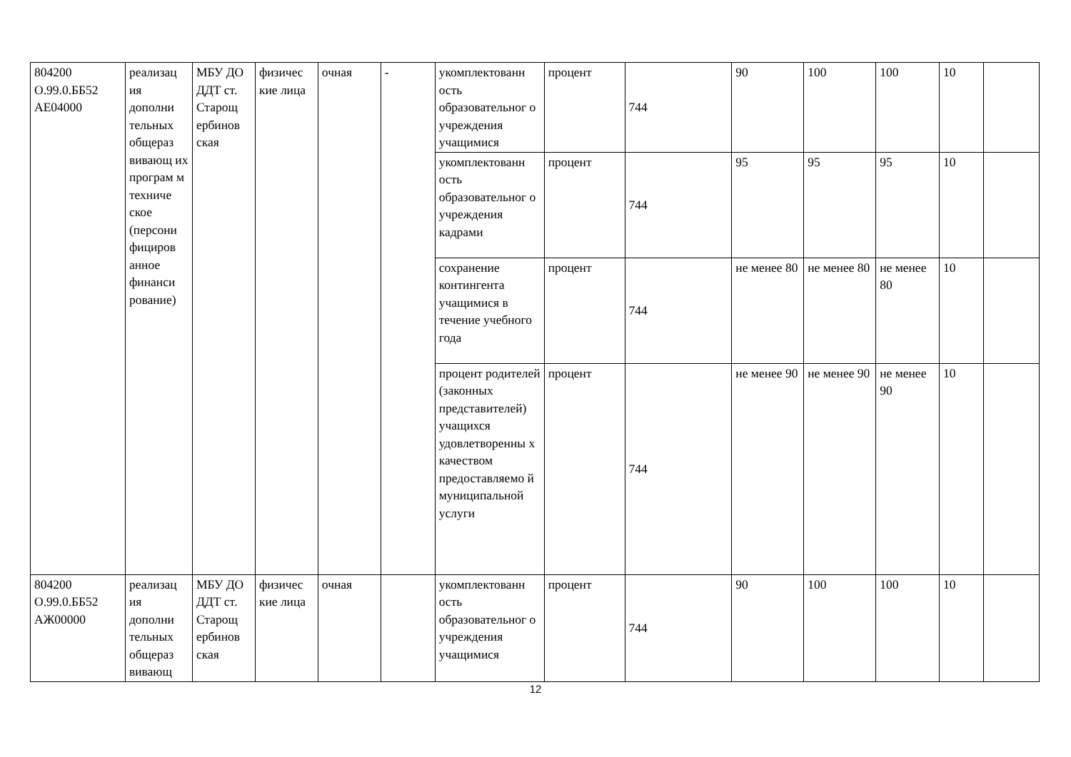| 804200 О.99.0.ББ52 АЕ04000 | реализац ия дополни тельных общераз вивающ их програм м техниче ское (персони фициров анное финанси рование) | МБУ ДО ДДТ ст. Старощ ербинов ская | физичес кие лица | очная | - | укомплектованн ость образовательног о учреждения учащимися | процент | 744 | 90 | 100 | 100 | 10 | |
| | | | | | | укомплектованн ость образовательног о учреждения кадрами | процент | 744 | 95 | 95 | 95 | 10 | |
| | | | | | | сохранение контингента учащимися в течение учебного года | процент | 744 | не менее 80 | не менее 80 | не менее 80 | 10 | |
| | | | | | | процент родителей (законных представителей) учащихся удовлетворенны х качеством предоставляемо й муниципальной услуги | процент | 744 | не менее 90 | не менее 90 | не менее 90 | 10 | |
| 804200 О.99.0.ББ52 АЖ00000 | реализац ия дополни тельных общераз вивающ | МБУ ДО ДДТ ст. Старощ ербинов ская | физичес кие лица | очная | | укомплектованн ость образовательног о учреждения учащимися | процент | 744 | 90 | 100 | 100 | 10 | |
12